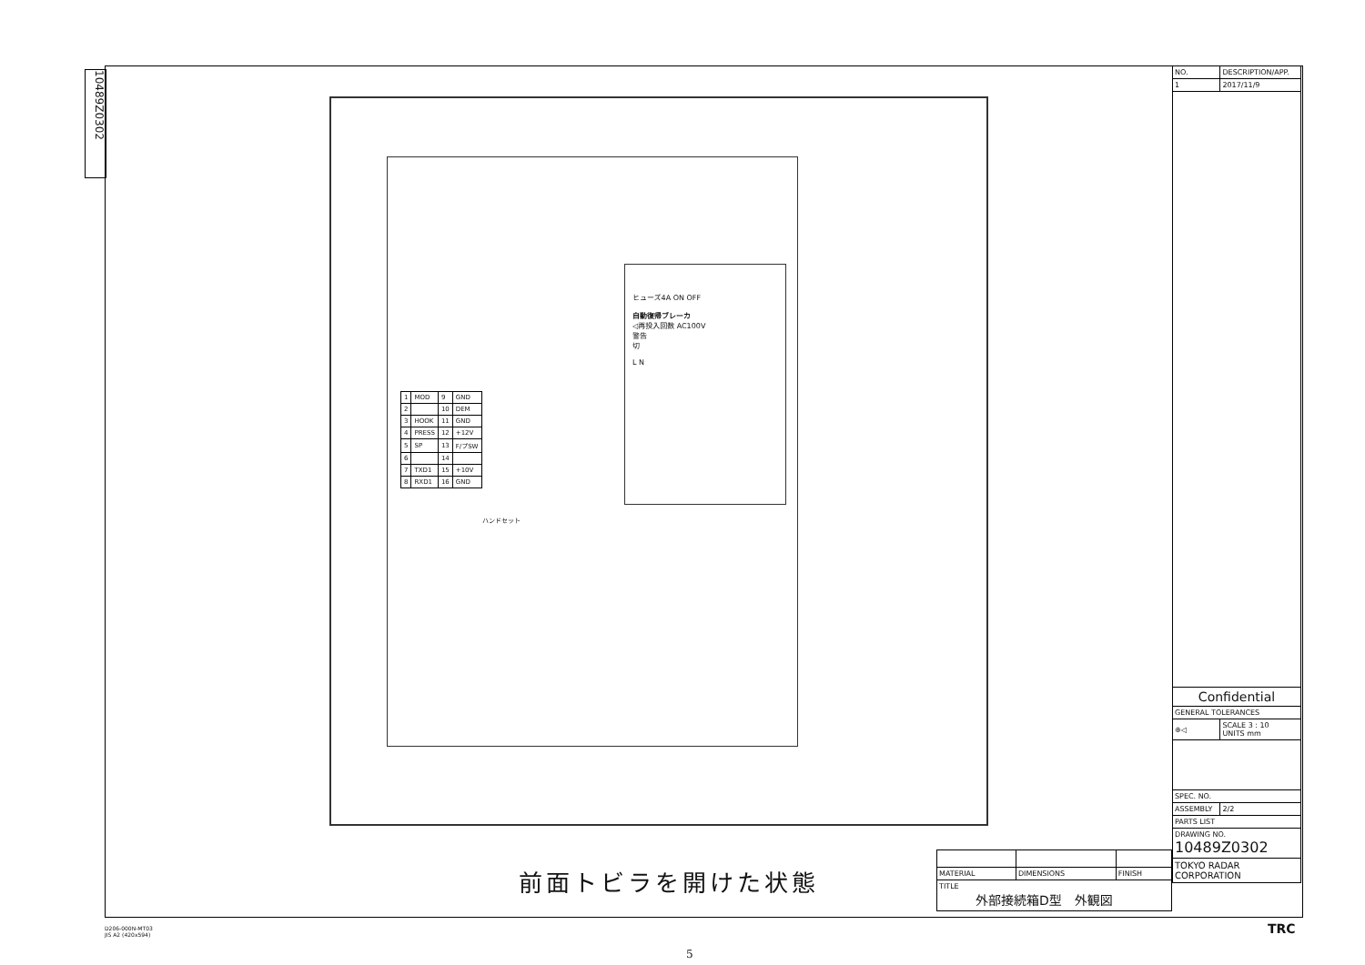10489Z0302
| 1 | MOD | 9 | GND |
| 2 | | 10 | DEM |
| 3 | HOOK | 11 | GND |
| 4 | PRESS | 12 | +12V |
| 5 | SP | 13 | F/プSW |
| 6 | | 14 | |
| 7 | TXD1 | 15 | +10V |
| 8 | RXD1 | 16 | GND |
ハンドセット
ヒューズ4A ON OFF
自動復帰ブレーカ
◁再投入回数 AC100V
警告
切
L N
前面トビラを開けた状態
| NO. | DESCRIPTION/APP. |
| 1 | 2017/11/9 |
| Confidential | |
| GENERAL TOLERANCES | |
| ⊕◁ | SCALE 3 : 10 UNITS mm |
| SPEC. NO. | |
| ASSEMBLY | 2/2 |
| PARTS LIST | |
| DRAWING NO. 10489Z0302 | |
| TOKYO RADAR CORPORATION | |
| MATERIAL | DIMENSIONS | FINISH |
| TITLE 外部接続箱D型 外観図 | | |
D206-000N-MT03
JIS A2 (420x594)
TRC
5